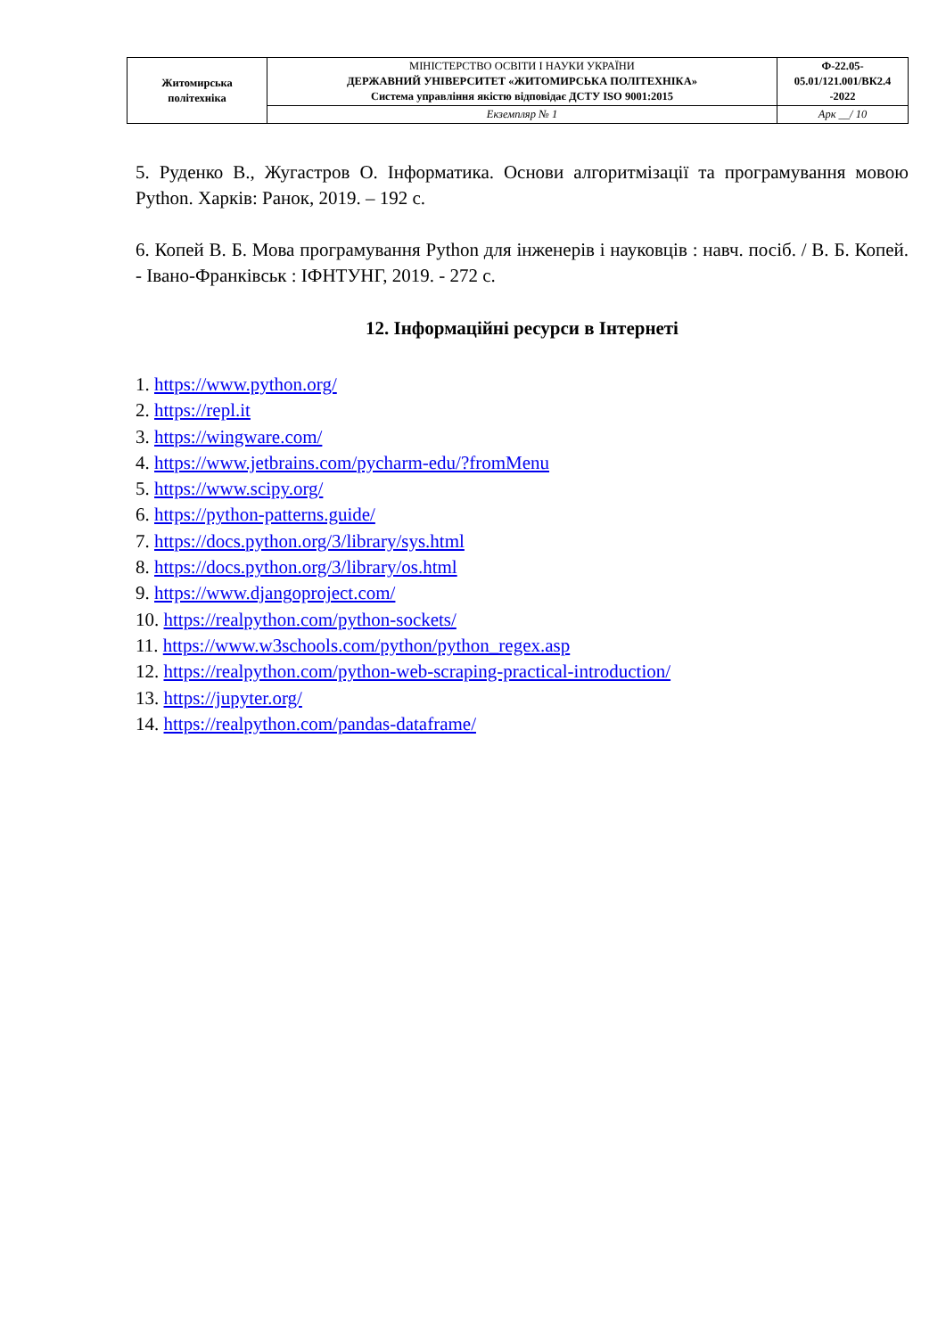| Житомирська політехніка | МІНІСТЕРСТВО ОСВІТИ І НАУКИ УКРАЇНИ ДЕРЖАВНИЙ УНІВЕРСИТЕТ «ЖИТОМИРСЬКА ПОЛІТЕХНІКА» Система управління якістю відповідає ДСТУ ISO 9001:2015 | Ф-22.05- 05.01/121.001/ВК2.4 -2022 |
| | Екземпляр № 1 | Арк __/ 10 |
5. Руденко В., Жугастров О. Інформатика. Основи алгоритмізації та програмування мовою Python. Харків: Ранок, 2019. – 192 с.
6. Копей В. Б. Мова програмування Python для інженерів і науковців : навч. посіб. / В. Б. Копей. - Івано-Франківськ : ІФНТУНГ, 2019. - 272 с.
12. Інформаційні ресурси в Інтернеті
1. https://www.python.org/
2. https://repl.it
3. https://wingware.com/
4. https://www.jetbrains.com/pycharm-edu/?fromMenu
5. https://www.scipy.org/
6. https://python-patterns.guide/
7. https://docs.python.org/3/library/sys.html
8. https://docs.python.org/3/library/os.html
9. https://www.djangoproject.com/
10. https://realpython.com/python-sockets/
11. https://www.w3schools.com/python/python_regex.asp
12. https://realpython.com/python-web-scraping-practical-introduction/
13. https://jupyter.org/
14. https://realpython.com/pandas-dataframe/